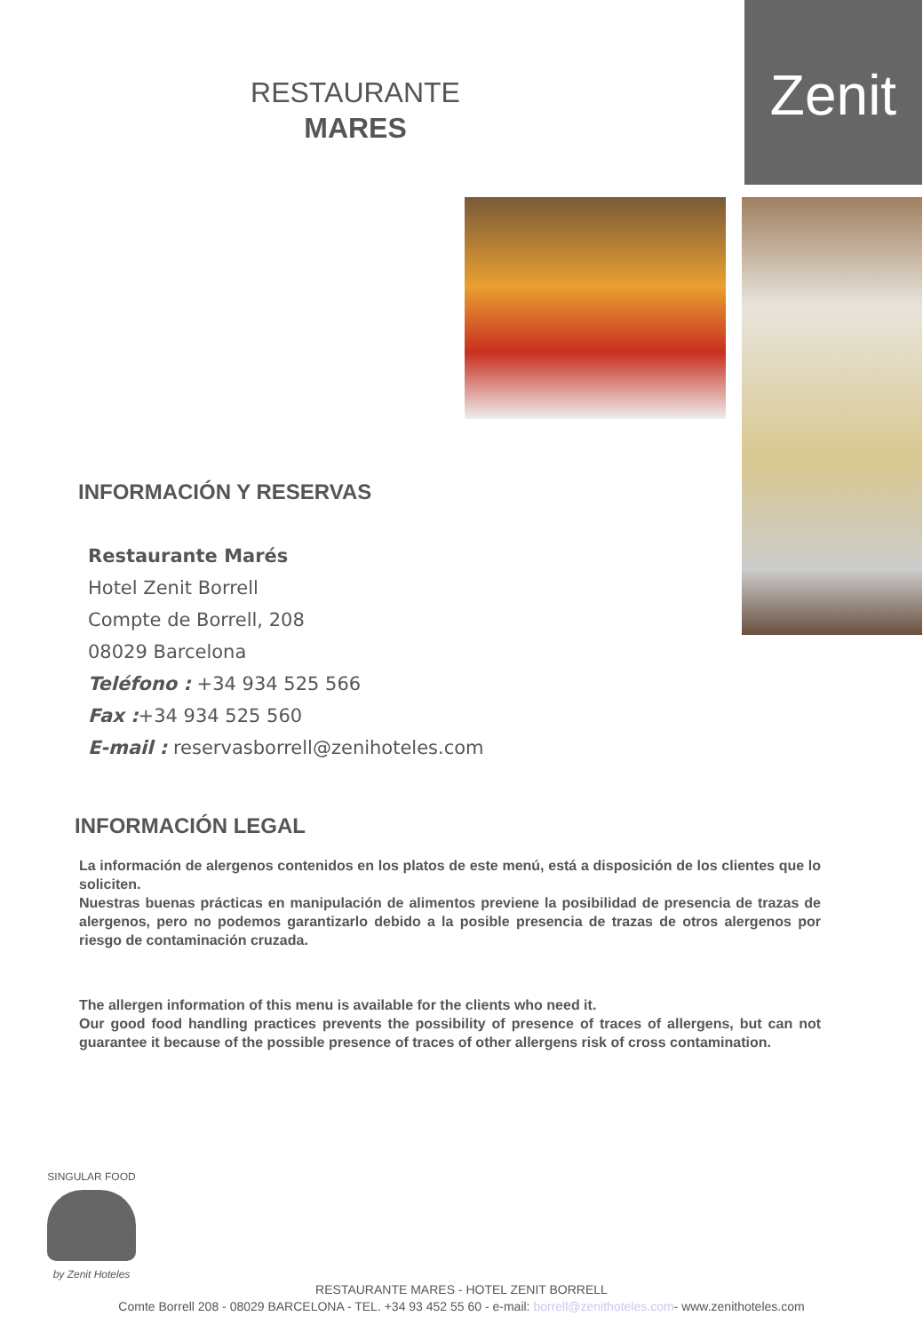Zenit
RESTAURANTE
MARES
INFORMACIÓN Y RESERVAS
Restaurante Marés
Hotel Zenit Borrell
Compte de Borrell, 208
08029 Barcelona
Teléfono : +34 934 525 566
Fax :+34 934 525 560
E-mail : reservasborrell@zenihoteles.com
INFORMACIÓN LEGAL
La información de alergenos contenidos en los platos de este menú, está a disposición de los clientes que lo soliciten.
Nuestras buenas prácticas en manipulación de alimentos previene la posibilidad de presencia de trazas de alergenos, pero no podemos garantizarlo debido a la posible presencia de trazas de otros alergenos por riesgo de contaminación cruzada.
The allergen information of this menu is available for the clients who need it.
Our good food handling practices prevents the possibility of presence of traces of allergens, but can not guarantee it because of the possible presence of traces of other allergens risk of cross contamination.
SINGULAR FOOD
by Zenit Hoteles
RESTAURANTE MARES - HOTEL ZENIT BORRELL
Comte Borrell 208 - 08029 BARCELONA - TEL. +34 93 452 55 60 - e-mail: borrell@zenithoteles.com- www.zenithoteles.com